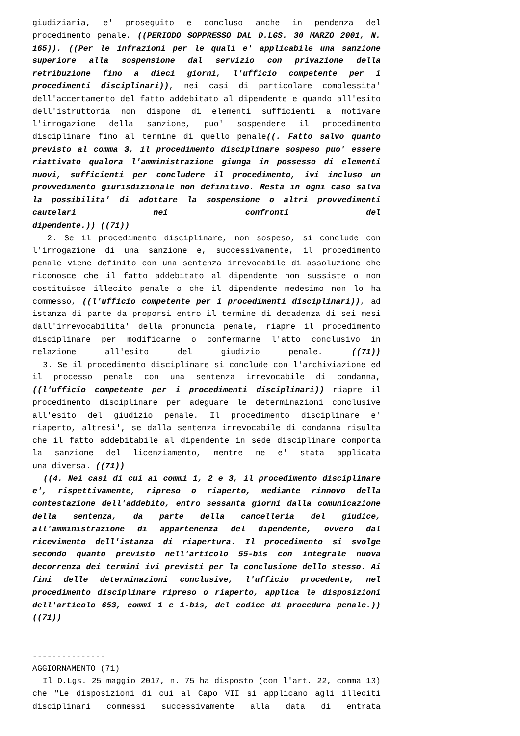giudiziaria, e' proseguito e concluso anche in pendenza del procedimento penale. ((PERIODO SOPPRESSO DAL D.LGS. 30 MARZO 2001, N. 165)). ((Per le infrazioni per le quali e' applicabile una sanzione superiore alla sospensione dal servizio con privazione della retribuzione fino a dieci giorni, l'ufficio competente per i procedimenti disciplinari)), nei casi di particolare complessita' dell'accertamento del fatto addebitato al dipendente e quando all'esito dell'istruttoria non dispone di elementi sufficienti a motivare l'irrogazione della sanzione, puo' sospendere il procedimento disciplinare fino al termine di quello penale((. Fatto salvo quanto previsto al comma 3, il procedimento disciplinare sospeso puo' essere riattivato qualora l'amministrazione giunga in possesso di elementi nuovi, sufficienti per concludere il procedimento, ivi incluso un provvedimento giurisdizionale non definitivo. Resta in ogni caso salva la possibilita' di adottare la sospensione o altri provvedimenti cautelari nei confronti del
dipendente.)) ((71))
2. Se il procedimento disciplinare, non sospeso, si conclude con l'irrogazione di una sanzione e, successivamente, il procedimento penale viene definito con una sentenza irrevocabile di assoluzione che riconosce che il fatto addebitato al dipendente non sussiste o non costituisce illecito penale o che il dipendente medesimo non lo ha commesso, ((l'ufficio competente per i procedimenti disciplinari)), ad istanza di parte da proporsi entro il termine di decadenza di sei mesi dall'irrevocabilita' della pronuncia penale, riapre il procedimento disciplinare per modificarne o confermarne l'atto conclusivo in relazione all'esito del giudizio penale. ((71))
3. Se il procedimento disciplinare si conclude con l'archiviazione ed il processo penale con una sentenza irrevocabile di condanna, ((l'ufficio competente per i procedimenti disciplinari)) riapre il procedimento disciplinare per adeguare le determinazioni conclusive all'esito del giudizio penale. Il procedimento disciplinare e' riaperto, altresi', se dalla sentenza irrevocabile di condanna risulta che il fatto addebitabile al dipendente in sede disciplinare comporta la sanzione del licenziamento, mentre ne e' stata applicata
una diversa. ((71))
((4. Nei casi di cui ai commi 1, 2 e 3, il procedimento disciplinare e', rispettivamente, ripreso o riaperto, mediante rinnovo della contestazione dell'addebito, entro sessanta giorni dalla comunicazione della sentenza, da parte della cancelleria del giudice, all'amministrazione di appartenenza del dipendente, ovvero dal ricevimento dell'istanza di riapertura. Il procedimento si svolge secondo quanto previsto nell'articolo 55-bis con integrale nuova decorrenza dei termini ivi previsti per la conclusione dello stesso. Ai fini delle determinazioni conclusive, l'ufficio procedente, nel procedimento disciplinare ripreso o riaperto, applica le disposizioni dell'articolo 653, commi 1 e 1-bis, del codice di procedura penale.))
((71))
---------------
AGGIORNAMENTO (71)
Il D.Lgs. 25 maggio 2017, n. 75 ha disposto (con l'art. 22, comma 13) che "Le disposizioni di cui al Capo VII si applicano agli illeciti disciplinari commessi successivamente alla data di entrata